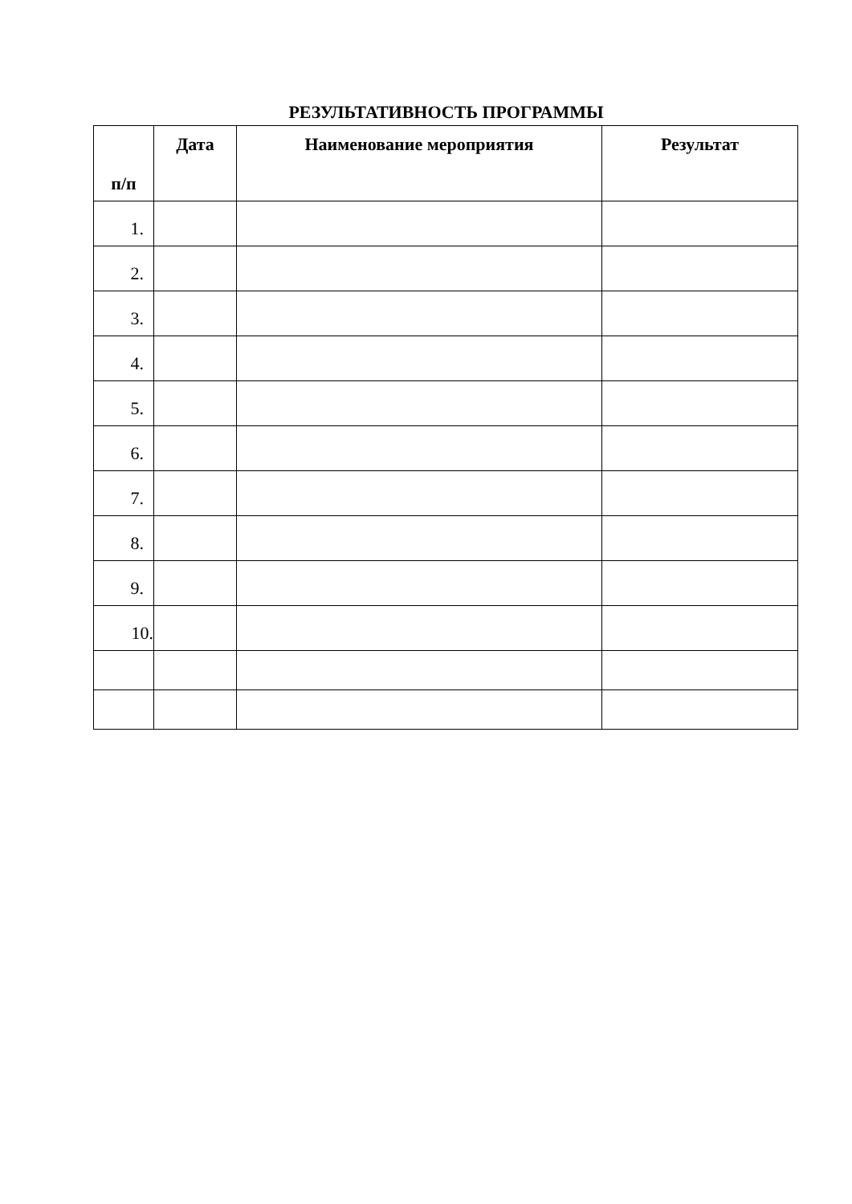РЕЗУЛЬТАТИВНОСТЬ ПРОГРАММЫ
| п/п | Дата | Наименование мероприятия | Результат |
| --- | --- | --- | --- |
| 1. | | | |
| 2. | | | |
| 3. | | | |
| 4. | | | |
| 5. | | | |
| 6. | | | |
| 7. | | | |
| 8. | | | |
| 9. | | | |
| 10. | | | |